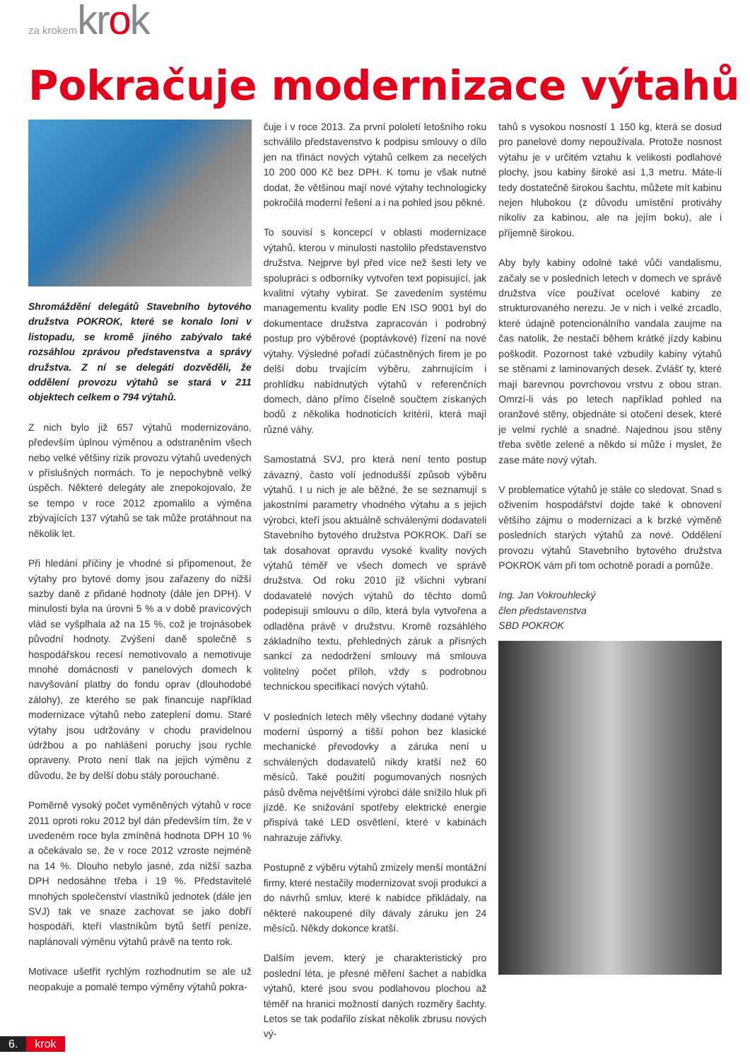za krokem krok
Pokračuje modernizace výtahů
Shromáždění delegátů Stavebního bytového družstva POKROK, které se konalo loni v listopadu, se kromě jiného zabývalo také rozsáhlou zprávou představenstva a správy družstva. Z ní se delegáti dozvěděli, že oddělení provozu výtahů se stará v 211 objektech celkem o 794 výtahů.
Z nich bylo již 657 výtahů modernizováno, především úplnou výměnou a odstraněním všech nebo velké většiny rizik provozu výtahů uvedených v příslušných normách. To je nepochybně velký úspěch. Některé delegáty ale znepokojovalo, že se tempo v roce 2012 zpomalilo a výměna zbývajících 137 výtahů se tak může protáhnout na několik let.
Při hledání příčiny je vhodné si připomenout, že výtahy pro bytové domy jsou zařazeny do nižší sazby daně z přidané hodnoty (dále jen DPH). V minulosti byla na úrovni 5 % a v době pravicových vlád se vyšplhala až na 15 %, což je trojnásobek původní hodnoty. Zvýšení daně společně s hospodářskou recesí nemotivovalo a nemotivuje mnohé domácnosti v panelových domech k navyšování platby do fondu oprav (dlouhodobé zálohy), ze kterého se pak financuje například modernizace výtahů nebo zateplení domu. Staré výtahy jsou udržovány v chodu pravidelnou údržbou a po nahlášení poruchy jsou rychle opraveny. Proto není tlak na jejich výměnu z důvodu, že by delší dobu stály porouchané.
Poměrně vysoký počet vyměněných výtahů v roce 2011 oproti roku 2012 byl dán především tím, že v uvedeném roce byla zmíněná hodnota DPH 10 % a očekávalo se, že v roce 2012 vzroste nejméně na 14 %. Dlouho nebylo jasné, zda nižší sazba DPH nedosáhne třeba i 19 %. Představitelé mnohých společenství vlastníků jednotek (dále jen SVJ) tak ve snaze zachovat se jako dobří hospodáři, kteří vlastníkům bytů šetří peníze, naplánovali výměnu výtahů právě na tento rok.
Motivace ušetřit rychlým rozhodnutím se ale už neopakuje a pomalé tempo výměny výtahů pokra-
čuje i v roce 2013. Za první pololetí letošního roku schválilo představenstvo k podpisu smlouvy o dílo jen na třináct nových výtahů celkem za necelých 10 200 000 Kč bez DPH. K tomu je však nutné dodat, že většinou mají nové výtahy technologicky pokročilá moderní řešení a i na pohled jsou pěkné.
To souvisí s koncepcí v oblasti modernizace výtahů, kterou v minulosti nastolilo představenstvo družstva. Nejprve byl před více než šesti lety ve spolupráci s odborníky vytvořen text popisující, jak kvalitní výtahy vybírat. Se zavedením systému managementu kvality podle EN ISO 9001 byl do dokumentace družstva zapracován i podrobný postup pro výběrové (poptávkové) řízení na nové výtahy. Výsledné pořadí zúčastněných firem je po delší dobu trvajícím výběru, zahrnujícím i prohlídku nabídnutých výtahů v referenčních domech, dáno přímo číselně součtem získaných bodů z několika hodnoticích kritérií, která mají různé váhy.
Samostatná SVJ, pro která není tento postup závazný, často volí jednodušší způsob výběru výtahů. I u nich je ale běžné, že se seznamují s jakostními parametry vhodného výtahu a s jejich výrobci, kteří jsou aktuálně schválenými dodavateli Stavebního bytového družstva POKROK. Daří se tak dosahovat opravdu vysoké kvality nových výtahů téměř ve všech domech ve správě družstva. Od roku 2010 již všichni vybraní dodavatelé nových výtahů do těchto domů podepisují smlouvu o dílo, která byla vytvořena a odladěna právě v družstvu. Kromě rozsáhlého základního textu, přehledných záruk a přísných sankcí za nedodržení smlouvy má smlouva volitelný počet příloh, vždy s podrobnou technickou specifikací nových výtahů.
V posledních letech měly všechny dodané výtahy moderní úsporný a tišší pohon bez klasické mechanické převodovky a záruka není u schválených dodavatelů nikdy kratší než 60 měsíců. Také použití pogumovaných nosných pásů dvěma největšími výrobci dále snížilo hluk při jízdě. Ke snižování spotřeby elektrické energie přispívá také LED osvětlení, které v kabinách nahrazuje zářivky.
Postupně z výběru výtahů zmizely menší montážní firmy, které nestačily modernizovat svoji produkci a do návrhů smluv, které k nabídce přikládaly, na některé nakoupené díly dávaly záruku jen 24 měsíců. Někdy dokonce kratší.
Dalším jevem, který je charakteristický pro poslední léta, je přesné měření šachet a nabídka výtahů, které jsou svou podlahovou plochou až téměř na hranici možností daných rozměry šachty. Letos se tak podařilo získat několik zbrusu nových vý-
tahů s vysokou nosností 1 150 kg, která se dosud pro panelové domy nepoužívala. Protože nosnost výtahu je v určitém vztahu k velikosti podlahové plochy, jsou kabiny široké asi 1,3 metru. Máte-li tedy dostatečně širokou šachtu, můžete mít kabinu nejen hlubokou (z důvodu umístění protiváhy nikoliv za kabinou, ale na jejím boku), ale i příjemně širokou.
Aby byly kabiny odolné také vůči vandalismu, začaly se v posledních letech v domech ve správě družstva více používat ocelové kabiny ze strukturovaného nerezu. Je v nich i velké zrcadlo, které údajně potencionálního vandala zaujme na čas natolik, že nestačí během krátké jízdy kabinu poškodit. Pozornost také vzbudily kabiny výtahů se stěnami z laminovaných desek. Zvlášť ty, které mají barevnou povrchovou vrstvu z obou stran. Omrzí-li vás po letech například pohled na oranžové stěny, objednáte si otočení desek, které je velmi rychlé a snadné. Najednou jsou stěny třeba světle zelené a někdo si může i myslet, že zase máte nový výtah.
V problematice výtahů je stále co sledovat. Snad s oživením hospodářství dojde také k obnovení většího zájmu o modernizaci a k brzké výměně posledních starých výtahů za nové. Oddělení provozu výtahů Stavebního bytového družstva POKROK vám při tom ochotně poradí a pomůže.
Ing. Jan Vokrouhlecký
člen představenstva
SBD POKROK
6. krok